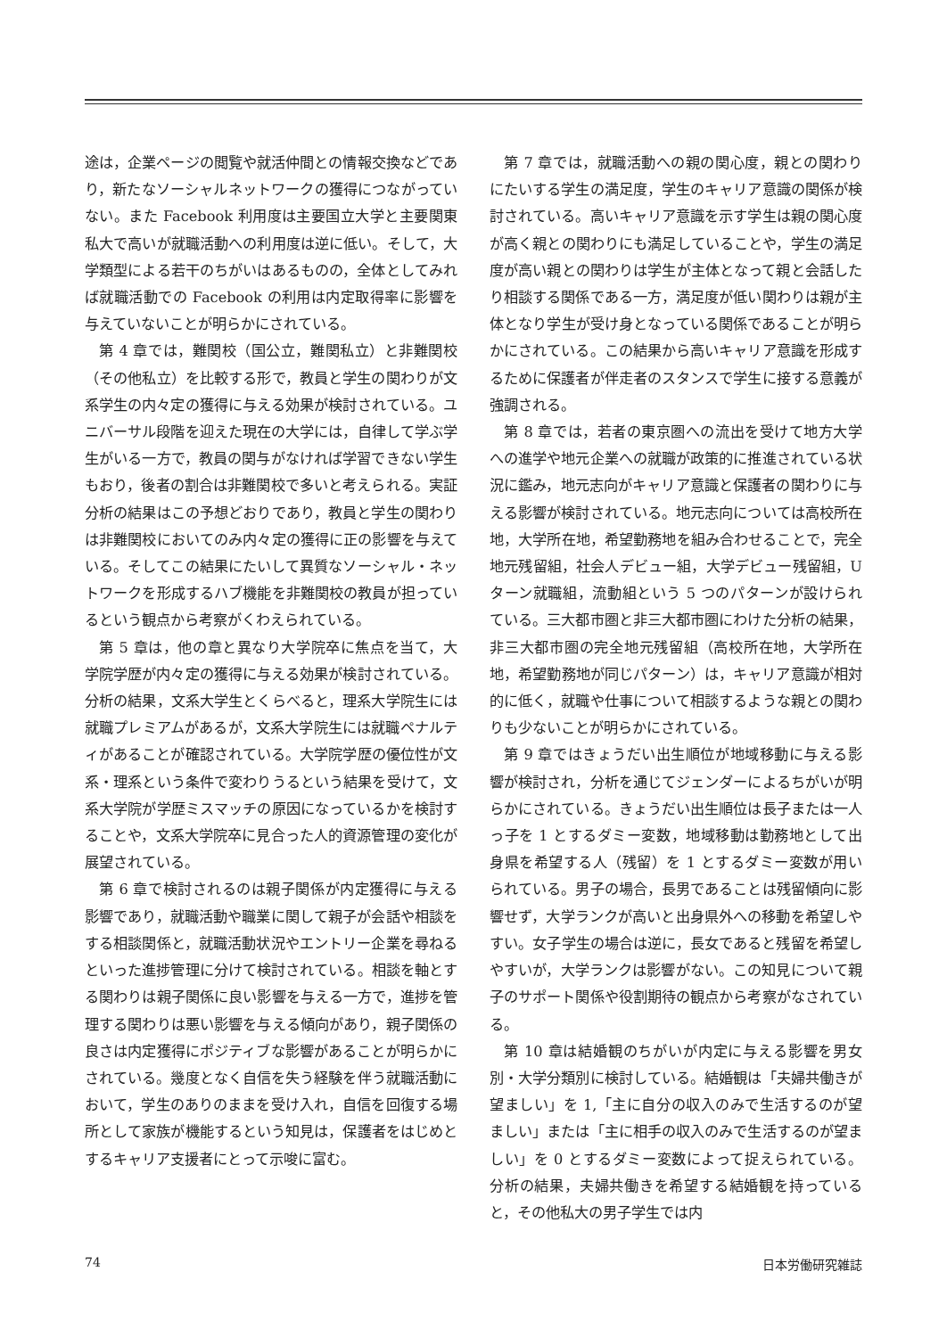途は，企業ページの閲覧や就活仲間との情報交換などであり，新たなソーシャルネットワークの獲得につながっていない。また Facebook 利用度は主要国立大学と主要関東私大で高いが就職活動への利用度は逆に低い。そして，大学類型による若干のちがいはあるものの，全体としてみれば就職活動での Facebook の利用は内定取得率に影響を与えていないことが明らかにされている。
第 4 章では，難関校（国公立，難関私立）と非難関校（その他私立）を比較する形で，教員と学生の関わりが文系学生の内々定の獲得に与える効果が検討されている。ユニバーサル段階を迎えた現在の大学には，自律して学ぶ学生がいる一方で，教員の関与がなければ学習できない学生もおり，後者の割合は非難関校で多いと考えられる。実証分析の結果はこの予想どおりであり，教員と学生の関わりは非難関校においてのみ内々定の獲得に正の影響を与えている。そしてこの結果にたいして異質なソーシャル・ネットワークを形成するハブ機能を非難関校の教員が担っているという観点から考察がくわえられている。
第 5 章は，他の章と異なり大学院卒に焦点を当て，大学院学歴が内々定の獲得に与える効果が検討されている。分析の結果，文系大学生とくらべると，理系大学院生には就職プレミアムがあるが，文系大学院生には就職ペナルティがあることが確認されている。大学院学歴の優位性が文系・理系という条件で変わりうるという結果を受けて，文系大学院が学歴ミスマッチの原因になっているかを検討することや，文系大学院卒に見合った人的資源管理の変化が展望されている。
第 6 章で検討されるのは親子関係が内定獲得に与える影響であり，就職活動や職業に関して親子が会話や相談をする相談関係と，就職活動状況やエントリー企業を尋ねるといった進捗管理に分けて検討されている。相談を軸とする関わりは親子関係に良い影響を与える一方で，進捗を管理する関わりは悪い影響を与える傾向があり，親子関係の良さは内定獲得にポジティブな影響があることが明らかにされている。幾度となく自信を失う経験を伴う就職活動において，学生のありのままを受け入れ，自信を回復する場所として家族が機能するという知見は，保護者をはじめとするキャリア支援者にとって示唆に富む。
第 7 章では，就職活動への親の関心度，親との関わりにたいする学生の満足度，学生のキャリア意識の関係が検討されている。高いキャリア意識を示す学生は親の関心度が高く親との関わりにも満足していることや，学生の満足度が高い親との関わりは学生が主体となって親と会話したり相談する関係である一方，満足度が低い関わりは親が主体となり学生が受け身となっている関係であることが明らかにされている。この結果から高いキャリア意識を形成するために保護者が伴走者のスタンスで学生に接する意義が強調される。
第 8 章では，若者の東京圏への流出を受けて地方大学への進学や地元企業への就職が政策的に推進されている状況に鑑み，地元志向がキャリア意識と保護者の関わりに与える影響が検討されている。地元志向については高校所在地，大学所在地，希望勤務地を組み合わせることで，完全地元残留組，社会人デビュー組，大学デビュー残留組，U ターン就職組，流動組という 5 つのパターンが設けられている。三大都市圏と非三大都市圏にわけた分析の結果，非三大都市圏の完全地元残留組（高校所在地，大学所在地，希望勤務地が同じパターン）は，キャリア意識が相対的に低く，就職や仕事について相談するような親との関わりも少ないことが明らかにされている。
第 9 章ではきょうだい出生順位が地域移動に与える影響が検討され，分析を通じてジェンダーによるちがいが明らかにされている。きょうだい出生順位は長子または一人っ子を 1 とするダミー変数，地域移動は勤務地として出身県を希望する人（残留）を 1 とするダミー変数が用いられている。男子の場合，長男であることは残留傾向に影響せず，大学ランクが高いと出身県外への移動を希望しやすい。女子学生の場合は逆に，長女であると残留を希望しやすいが，大学ランクは影響がない。この知見について親子のサポート関係や役割期待の観点から考察がなされている。
第 10 章は結婚観のちがいが内定に与える影響を男女別・大学分類別に検討している。結婚観は「夫婦共働きが望ましい」を 1,「主に自分の収入のみで生活するのが望ましい」または「主に相手の収入のみで生活するのが望ましい」を 0 とするダミー変数によって捉えられている。分析の結果，夫婦共働きを希望する結婚観を持っていると，その他私大の男子学生では内
74 日本労働研究雑誌